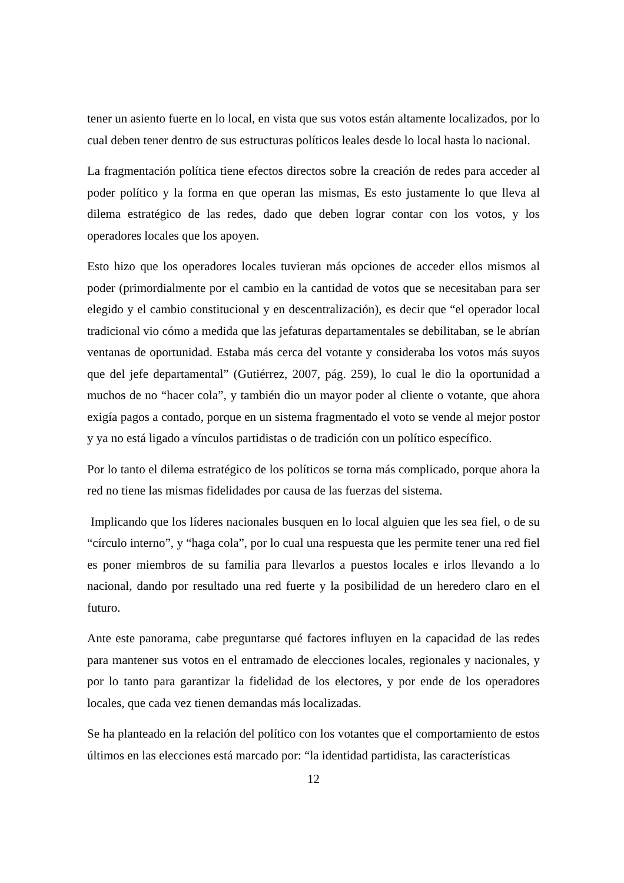tener un asiento fuerte en lo local, en vista que sus votos están altamente localizados, por lo cual deben tener dentro de sus estructuras políticos leales desde lo local hasta lo nacional.
La fragmentación política tiene efectos directos sobre la creación de redes para acceder al poder político y la forma en que operan las mismas, Es esto justamente lo que lleva al dilema estratégico de las redes, dado que deben lograr contar con los votos, y los operadores locales que los apoyen.
Esto hizo que los operadores locales tuvieran más opciones de acceder ellos mismos al poder (primordialmente por el cambio en la cantidad de votos que se necesitaban para ser elegido y el cambio constitucional y en descentralización), es decir que “el operador local tradicional vio cómo a medida que las jefaturas departamentales se debilitaban, se le abrían ventanas de oportunidad. Estaba más cerca del votante y consideraba los votos más suyos que del jefe departamental” (Gutiérrez, 2007, pág. 259), lo cual le dio la oportunidad a muchos de no “hacer cola”, y también dio un mayor poder al cliente o votante, que ahora exigía pagos a contado, porque en un sistema fragmentado el voto se vende al mejor postor y ya no está ligado a vínculos partidistas o de tradición con un político específico.
Por lo tanto el dilema estratégico de los políticos se torna más complicado, porque ahora la red no tiene las mismas fidelidades por causa de las fuerzas del sistema.
Implicando que los líderes nacionales busquen en lo local alguien que les sea fiel, o de su “círculo interno”, y “haga cola”, por lo cual una respuesta que les permite tener una red fiel es poner miembros de su familia para llevarlos a puestos locales e irlos llevando a lo nacional, dando por resultado una red fuerte y la posibilidad de un heredero claro en el futuro.
Ante este panorama, cabe preguntarse qué factores influyen en la capacidad de las redes para mantener sus votos en el entramado de elecciones locales, regionales y nacionales, y por lo tanto para garantizar la fidelidad de los electores, y por ende de los operadores locales, que cada vez tienen demandas más localizadas.
Se ha planteado en la relación del político con los votantes que el comportamiento de estos últimos en las elecciones está marcado por: “la identidad partidista, las características
12